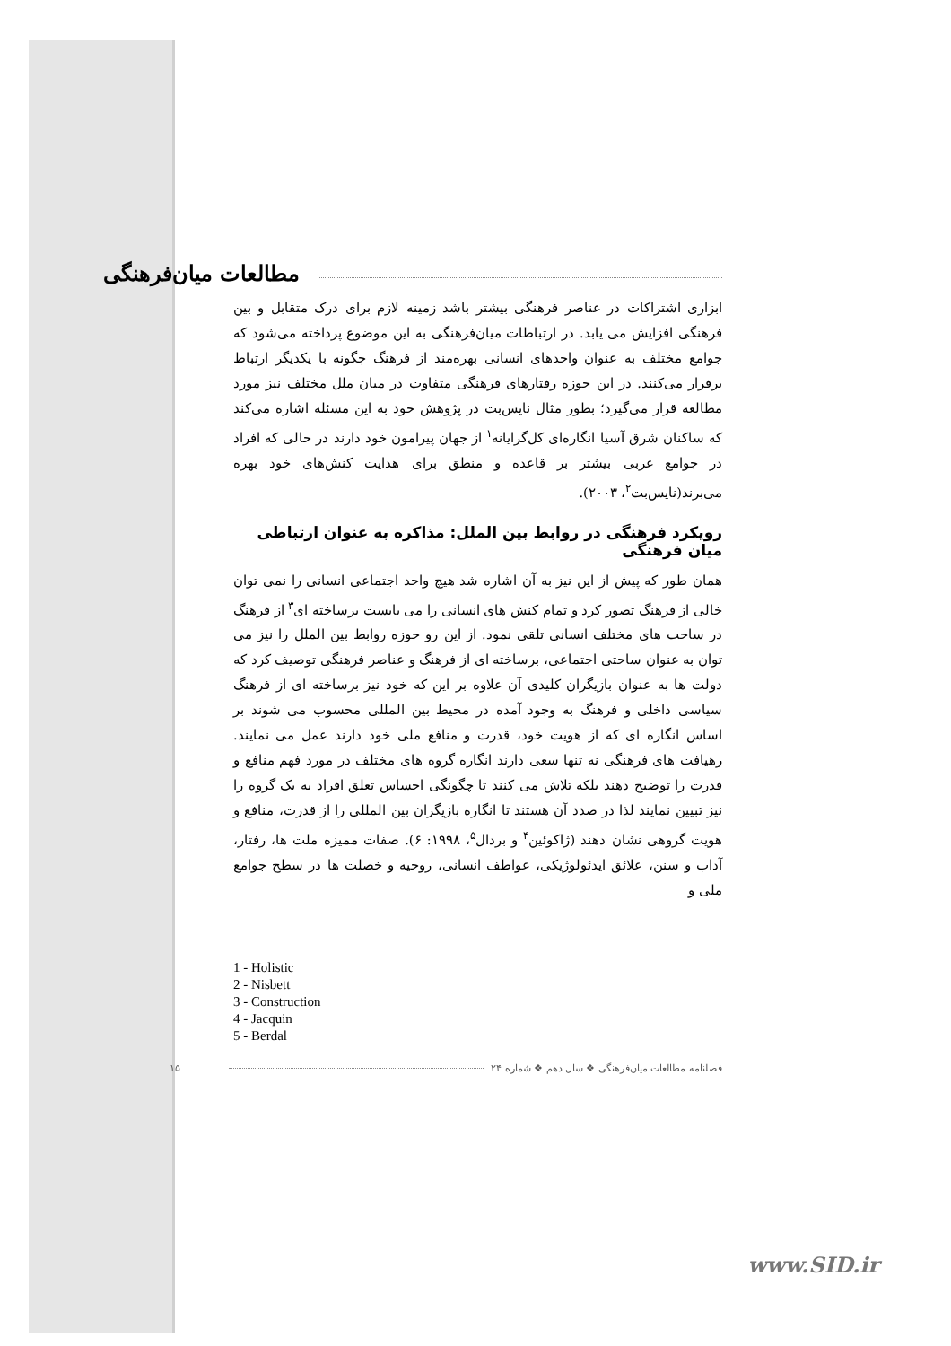مطالعات میان‌فرهنگی
ابزاری اشتراکات در عناصر فرهنگی بیشتر باشد زمینه لازم برای درک متقابل و بین فرهنگی افزایش می یابد. در ارتباطات میان‌فرهنگی به این موضوع پرداخته می‌شود که جوامع مختلف به عنوان واحدهای انسانی بهره‌مند از فرهنگ چگونه با یکدیگر ارتباط برقرار می‌کنند. در این حوزه رفتارهای فرهنگی متفاوت در میان ملل مختلف نیز مورد مطالعه قرار می‌گیرد؛ بطور مثال نایس‌بت در پژوهش خود به این مسئله اشاره می‌کند که ساکنان شرق آسیا انگاره‌ای کل‌گرایانه<sup>۱</sup> از جهان پیرامون خود دارند در حالی که افراد در جوامع غربی بیشتر بر قاعده و منطق برای هدایت کنش‌های خود بهره می‌برند(نایس‌بت<sup>۲</sup>، ۲۰۰۳).
رویکرد فرهنگی در روابط بین الملل: مذاکره به عنوان ارتباطی میان فرهنگی
همان طور که پیش از این نیز به آن اشاره شد هیچ واحد اجتماعی انسانی را نمی توان خالی از فرهنگ تصور کرد و تمام کنش های انسانی را می بایست برساخته ای<sup>۳</sup> از فرهنگ در ساحت های مختلف انسانی تلقی نمود. از این رو حوزه روابط بین الملل را نیز می توان به عنوان ساحتی اجتماعی، برساخته ای از فرهنگ و عناصر فرهنگی توصیف کرد که دولت ها به عنوان بازیگران کلیدی آن علاوه بر این که خود نیز برساخته ای از فرهنگ سیاسی داخلی و فرهنگ به وجود آمده در محیط بین المللی محسوب می شوند بر اساس انگاره ای که از هویت خود، قدرت و منافع ملی خود دارند عمل می نمایند. رهیافت های فرهنگی نه تنها سعی دارند انگاره گروه های مختلف در مورد فهم منافع و قدرت را توضیح دهند بلکه تلاش می کنند تا چگونگی احساس تعلق افراد به یک گروه را نیز تبیین نمایند لذا در صدد آن هستند تا انگاره بازیگران بین المللی را از قدرت، منافع و هویت گروهی نشان دهند (ژاکوئین<sup>۴</sup> و بردال<sup>۵</sup>، ۱۹۹۸: ۶). صفات ممیزه ملت ها، رفتار، آداب و سنن، علائق ایدئولوژیکی، عواطف انسانی، روحیه و خصلت ها در سطح جوامع ملی و
1 - Holistic
2 - Nisbett
3 - Construction
4 - Jacquin
5 - Berdal
۱۵ فصلنامه مطالعات میان‌فرهنگی ❖ سال دهم ❖ شماره ۲۴
www.SID.ir